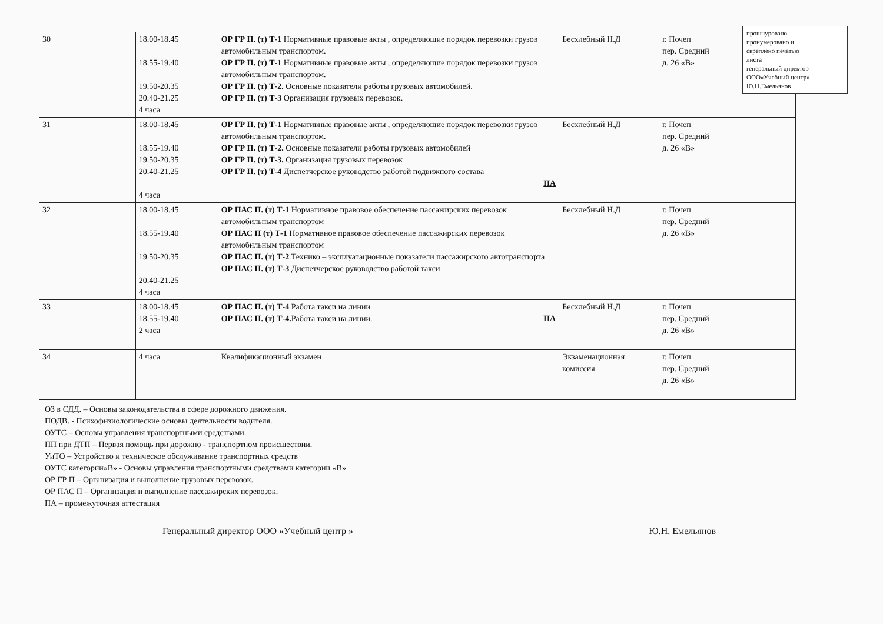прошнуровано
пронумеровано и
скреплено печатью
листа
генеральный директор
ООО«Учебный центр»
Ю.Н.Емельянов
| 30 | | 18.00-18.45 18.55-19.40 19.50-20.35 20.40-21.25 4 часа | ОР ГР П. (т) Т-1 Нормативные правовые акты , определяющие порядок перевозки грузов автомобильным транспортом. ОР ГР П. (т) Т-1 Нормативные правовые акты , определяющие порядок перевозки грузов автомобильным транспортом. ОР ГР П. (т) Т-2. Основные показатели работы грузовых автомобилей. ОР ГР П. (т) Т-3 Организация грузовых перевозок. | Бесхлебный Н.Д | г. Почеп пер. Средний д. 26 «В» | |
| 31 | | 18.00-18.45 18.55-19.40 19.50-20.35 20.40-21.25 4 часа | ОР ГР П. (т) Т-1 Нормативные правовые акты , определяющие порядок перевозки грузов автомобильным транспортом. ОР ГР П. (т) Т-2. Основные показатели работы грузовых автомобилей ОР ГР П. (т) Т-3. Организация грузовых перевозок ОР ГР П. (т) Т-4 Диспетчерское руководство работой подвижного состава ПА | Бесхлебный Н.Д | г. Почеп пер. Средний д. 26 «В» | |
| 32 | | 18.00-18.45 18.55-19.40 19.50-20.35 20.40-21.25 4 часа | ОР ПАС П. (т) Т-1 Нормативное правовое обеспечение пассажирских перевозок автомобильным транспортом ОР ПАС П (т) Т-1 Нормативное правовое обеспечение пассажирских перевозок автомобильным транспортом ОР ПАС П. (т) Т-2 Технико – эксплуатационные показатели пассажирского автотранспорта ОР ПАС П. (т) Т-3 Диспетчерское руководство работой такси | Бесхлебный Н.Д | г. Почеп пер. Средний д. 26 «В» | |
| 33 | | 18.00-18.45 18.55-19.40 2 часа | ОР ПАС П. (т) Т-4 Работа такси на линии ОР ПАС П. (т) Т-4. Работа такси на линии. ПА | Бесхлебный Н.Д | г. Почеп пер. Средний д. 26 «В» | |
| 34 | | 4 часа | Квалификационный экзамен | Экзаменационная комиссия | г. Почеп пер. Средний д. 26 «В» | |
ОЗ в СДД. – Основы законодательства в сфере дорожного движения.
ПОДВ. - Психофизиологические основы деятельности водителя.
ОУТС – Основы управления транспортными средствами.
ПП при ДТП – Первая помощь при дорожно - транспортном происшествии.
УиТО – Устройство и техническое обслуживание транспортных средств
ОУТС категории»В» - Основы управления транспортными средствами категории «В»
ОР ГР П – Организация и выполнение грузовых перевозок.
ОР ПАС П – Организация и выполнение пассажирских перевозок.
ПА – промежуточная аттестация
Генеральный директор ООО «Учебный центр » Ю.Н. Емельянов